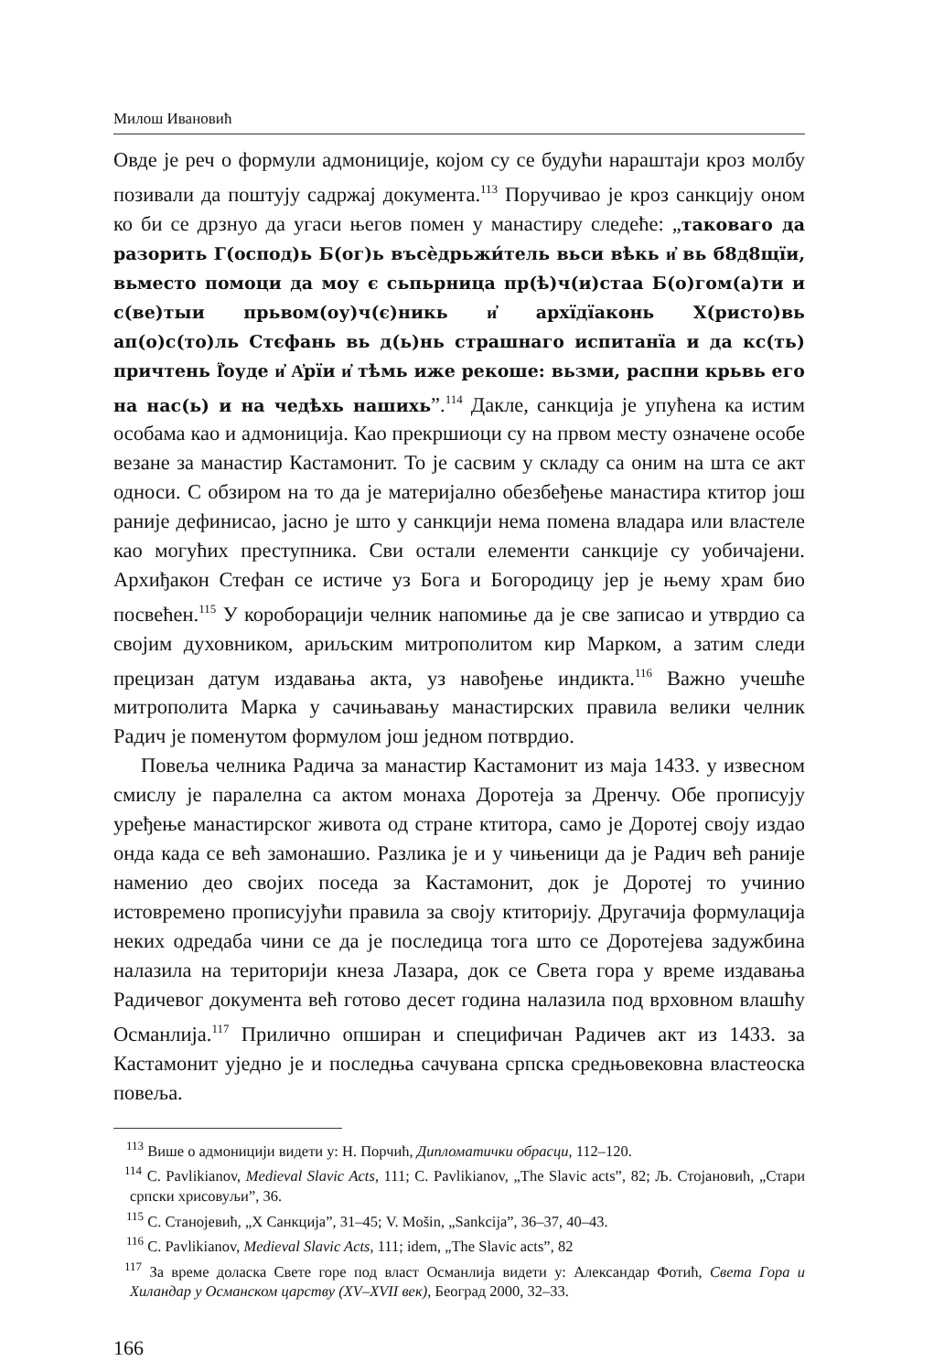Милош Ивановић
Овде је реч о формули адмониције, којом су се будући нараштаји кроз молбу позивали да поштују садржај документа.<sup>113</sup> Поручивао је кроз санкцију оном ко би се дрзнуо да угаси његов помен у манастиру следеће: „таковаго да разорить Г(оспод)ь Б(ог)ь въсѐдрьжи́тель вьси вѣкь и҆ вь б8д8щїи, вьместо помоци да моу є сьпьрница пр(ѣ)ч(и)стаа Б(о)гом(а)ти и с(ве)тыи прьвом(оу)ч(є)никь и҆ архїдїаконь Х(ристо)вь ап(о)с(то)ль Стєфань вь д(ь)нь страшнаго испитанїа и да кс(ть) причтень Ї҆оуде и҆ А҆рїи и҆ тѣмь иже рекоше: вьзми, распни крьвь его на нас(ь) и на чедѣхь нашихь”.<sup>114</sup> Дакле, санкција је упућена ка истим особама као и адмониција. Као прекршиоци су на првом месту означене особе везане за манастир Кастамонит. То је сасвим у складу са оним на шта се акт односи. С обзиром на то да је материјално обезбеђење манастира ктитор још раније дефинисао, јасно је што у санкцији нема помена владара или властеле као могућих преступника. Сви остали елементи санкције су уобичајени. Архиђакон Стефан се истиче уз Бога и Богородицу јер је њему храм био посвећен.<sup>115</sup> У короборацији челник напомиње да је све записао и утврдио са својим духовником, ариљским митрополитом кир Марком, а затим следи прецизан датум издавања акта, уз навођење индикта.<sup>116</sup> Важно учешће митрополита Марка у сачињавању манастирских правила велики челник Радич је поменутом формулом још једном потврдио.
Повеља челника Радича за манастир Кастамонит из маја 1433. у извесном смислу је паралелна са актом монаха Доротеја за Дренчу. Обе прописују уређење манастирског живота од стране ктитора, само је Доротеј своју издао онда када се већ замонашио. Разлика је и у чињеници да је Радич већ раније наменио део својих поседа за Кастамонит, док је Доротеј то учинио истовремено прописујући правила за своју ктиторију. Другачија формулација неких одредаба чини се да је последица тога што се Доротејева задужбина налазила на територији кнеза Лазара, док се Света гора у време издавања Радичевог документа већ готово десет година налазила под врховном влашћу Османлија.<sup>117</sup> Прилично опширан и специфичан Радичев акт из 1433. за Кастамонит уједно је и последња сачувана српска средњовековна властеоска повеља.
<sup>113</sup> Више о адмоницији видети у: Н. Порчић, Дипломатички обрасци, 112–120.
<sup>114</sup> C. Pavlikianov, Medieval Slavic Acts, 111; C. Pavlikianov, „The Slavic acts”, 82; Љ. Стојановић, „Стари српски хрисовуљи”, 36.
<sup>115</sup> С. Станојевић, „Х Санкција”, 31–45; V. Mošin, „Sankcija”, 36–37, 40–43.
<sup>116</sup> C. Pavlikianov, Medieval Slavic Acts, 111; idem, „The Slavic acts”, 82
<sup>117</sup> За време доласка Свете горе под власт Османлија видети у: Александар Фотић, Света Гора и Хиландар у Османском царству (XV–XVII век), Београд 2000, 32–33.
166